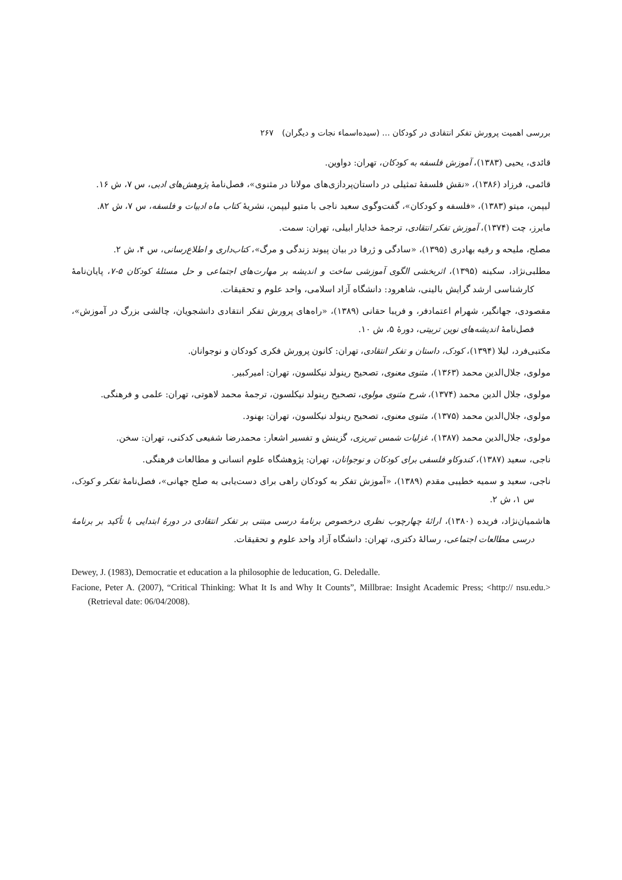بررسی اهمیت پرورش تفکر انتقادی در کودکان ... (سیده‌اسماء نجات و دیگران) ۲۶۷
قائدی، یحیی (۱۳۸۳)، آموزش فلسفه به کودکان، تهران: دواوین.
قائمی، فرزاد (۱۳۸۶)، «نقش فلسفهٔ تمثیلی در داستان‌پردازی‌های مولانا در مثنوی»، فصل‌نامهٔ پژوهش‌های ادبی، س ۷، ش ۱۶.
لیپمن، میتو (۱۳۸۳)، «فلسفه و کودکان»، گفت‌وگوی سعید ناجی با متیو لیپمن، نشریهٔ کتاب ماه ادبیات و فلسفه، س ۷، ش ۸۲.
مایرز، چت (۱۳۷۴)، آموزش تفکر انتقادی، ترجمهٔ خدایار ابیلی، تهران: سمت.
مصلح، ملیحه و رقیه بهادری (۱۳۹۵)، «سادگی و ژرفا در بیان پیوند زندگی و مرگ»، کتاب‌داری و اطلاع‌رسانی، س ۴، ش ۲.
مطلبی‌نژاد، سکینه (۱۳۹۵)، اثربخشی الگوی آموزشی ساخت و اندیشه بر مهارت‌های اجتماعی و حل مسئلهٔ کودکان ۵-۷، پایان‌نامهٔ کارشناسی ارشد گرایش بالینی، شاهرود: دانشگاه آزاد اسلامی، واحد علوم و تحقیقات.
مقصودی، جهانگیر، شهرام اعتمادفر، و فریبا حقانی (۱۳۸۹)، «راه‌های پرورش تفکر انتقادی دانشجویان، چالشی بزرگ در آموزش»، فصل‌نامهٔ اندیشه‌های نوین تربیتی، دورهٔ ۵، ش ۱۰.
مکتبی‌فرد، لیلا (۱۳۹۴)، کودک، داستان و تفکر انتقادی، تهران: کانون پرورش فکری کودکان و نوجوانان.
مولوی، جلال‌الدین محمد (۱۳۶۳)، مثنوی معنوی، تصحیح رینولد نیکلسون، تهران: امیرکبیر.
مولوی، جلال الدین محمد (۱۳۷۴)، شرح مثنوی مولوی، تصحیح رینولد نیکلسون، ترجمهٔ محمد لاهوتی، تهران: علمی و فرهنگی.
مولوی، جلال‌الدین محمد (۱۳۷۵)، مثنوی معنوی، تصحیح رینولد نیکلسون، تهران: بهنود.
مولوی، جلال‌الدین محمد (۱۳۸۷)، غزلیات شمس تبریزی، گزینش و تفسیر اشعار: محمدرضا شفیعی کدکنی، تهران: سخن.
ناجی، سعید (۱۳۸۷)، کندوکاو فلسفی برای کودکان و نوجوانان، تهران: پژوهشگاه علوم انسانی و مطالعات فرهنگی.
ناجی، سعید و سمیه خطیبی مقدم (۱۳۸۹)، «آموزش تفکر به کودکان راهی برای دست‌یابی به صلح جهانی»، فصل‌نامهٔ تفکر و کودک، س ۱، ش ۲.
هاشمیان‌نژاد، فریده (۱۳۸۰)، ارائهٔ چهارچوب نظری درخصوص برنامهٔ درسی مبتنی بر تفکر انتقادی در دورهٔ ابتدایی با تأکید بر برنامهٔ درسی مطالعات اجتماعی، رسالهٔ دکتری، تهران: دانشگاه آزاد واحد علوم و تحقیقات.
Dewey, J. (1983), Democratie et education a la philosophie de leducation, G. Deledalle.
Facione, Peter A. (2007), “Critical Thinking: What It Is and Why It Counts”, Millbrae: Insight Academic Press; <http:// nsu.edu.> (Retrieval date: 06/04/2008).